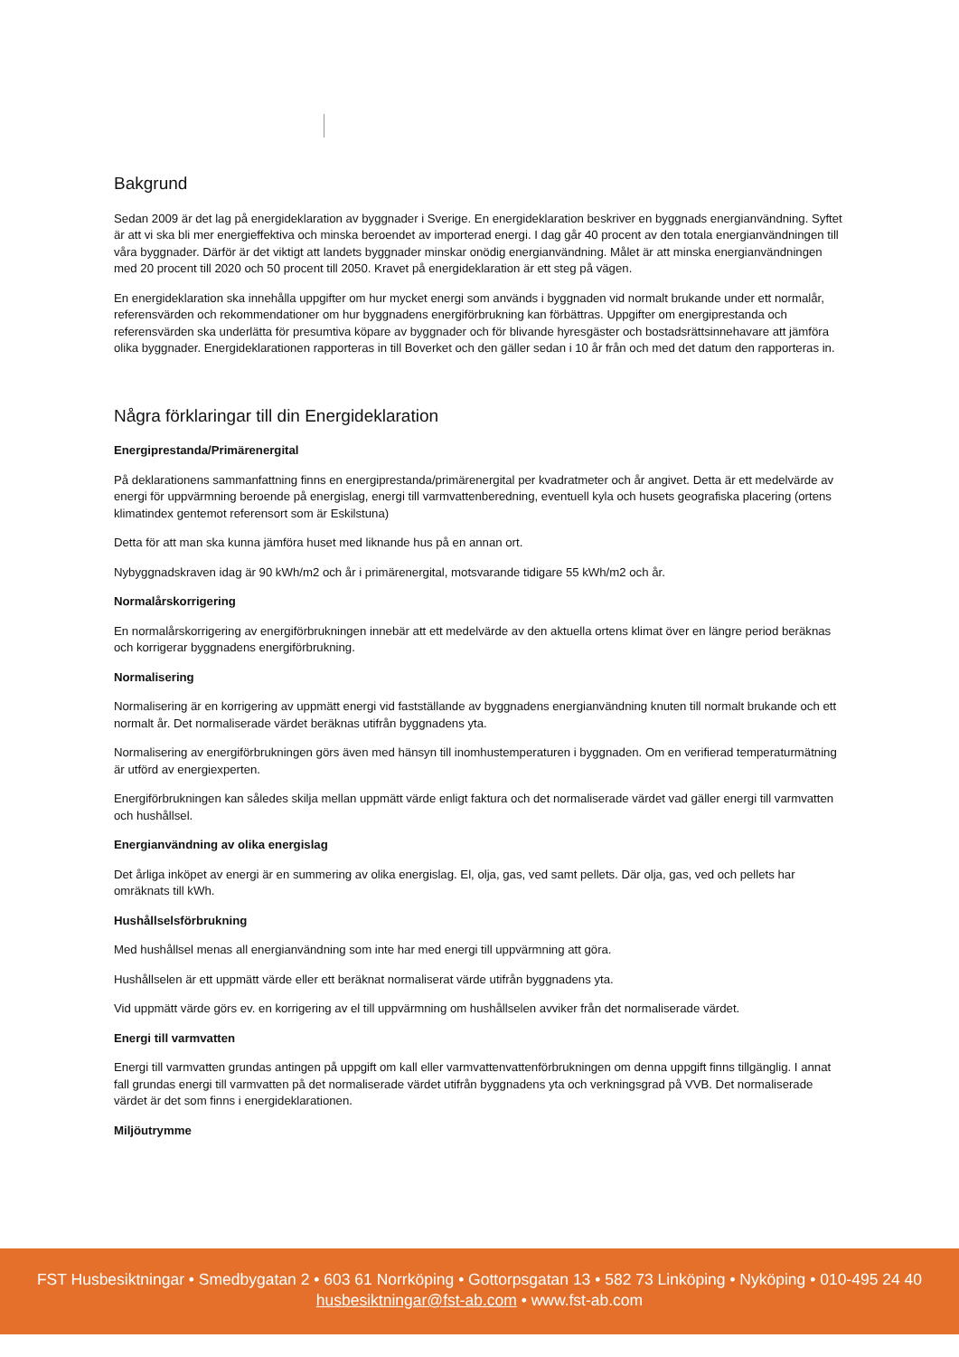Bakgrund
Sedan 2009 är det lag på energideklaration av byggnader i Sverige. En energideklaration beskriver en byggnads energianvändning. Syftet är att vi ska bli mer energieffektiva och minska beroendet av importerad energi. I dag går 40 procent av den totala energianvändningen till våra byggnader. Därför är det viktigt att landets byggnader minskar onödig energianvändning. Målet är att minska energianvändningen med 20 procent till 2020 och 50 procent till 2050. Kravet på energideklaration är ett steg på vägen.
En energideklaration ska innehålla uppgifter om hur mycket energi som används i byggnaden vid normalt brukande under ett normalår, referensvärden och rekommendationer om hur byggnadens energiförbrukning kan förbättras. Uppgifter om energiprestanda och referensvärden ska underlätta för presumtiva köpare av byggnader och för blivande hyresgäster och bostadsrättsinnehavare att jämföra olika byggnader. Energideklarationen rapporteras in till Boverket och den gäller sedan i 10 år från och med det datum den rapporteras in.
Några förklaringar till din Energideklaration
Energiprestanda/Primärenergital
På deklarationens sammanfattning finns en energiprestanda/primärenergital per kvadratmeter och år angivet. Detta är ett medelvärde av energi för uppvärmning beroende på energislag, energi till varmvattenberedning, eventuell kyla och husets geografiska placering (ortens klimatindex gentemot referensort som är Eskilstuna)
Detta för att man ska kunna jämföra huset med liknande hus på en annan ort.
Nybyggnadskraven idag är 90 kWh/m2 och år i primärenergital, motsvarande tidigare 55 kWh/m2 och år.
Normalårskorrigering
En normalårskorrigering av energiförbrukningen innebär att ett medelvärde av den aktuella ortens klimat över en längre period beräknas och korrigerar byggnadens energiförbrukning.
Normalisering
Normalisering är en korrigering av uppmätt energi vid fastställande av byggnadens energianvändning knuten till normalt brukande och ett normalt år. Det normaliserade värdet beräknas utifrån byggnadens yta.
Normalisering av energiförbrukningen görs även med hänsyn till inomhustemperaturen i byggnaden. Om en verifierad temperaturmätning är utförd av energiexperten.
Energiförbrukningen kan således skilja mellan uppmätt värde enligt faktura och det normaliserade värdet vad gäller energi till varmvatten och hushållsel.
Energianvändning av olika energislag
Det årliga inköpet av energi är en summering av olika energislag. El, olja, gas, ved samt pellets. Där olja, gas, ved och pellets har omräknats till kWh.
Hushållselsförbrukning
Med hushållsel menas all energianvändning som inte har med energi till uppvärmning att göra.
Hushållselen är ett uppmätt värde eller ett beräknat normaliserat värde utifrån byggnadens yta.
Vid uppmätt värde görs ev. en korrigering av el till uppvärmning om hushållselen avviker från det normaliserade värdet.
Energi till varmvatten
Energi till varmvatten grundas antingen på uppgift om kall eller varmvattenvattenförbrukningen om denna uppgift finns tillgänglig. I annat fall grundas energi till varmvatten på det normaliserade värdet utifrån byggnadens yta och verkningsgrad på VVB. Det normaliserade värdet är det som finns i energideklarationen.
Miljöutrymme
FST Husbesiktningar • Smedbygatan 2 • 603 61 Norrköping • Gottorpsgatan 13 • 582 73 Linköping • Nyköping • 010-495 24 40
husbesiktningar@fst-ab.com • www.fst-ab.com